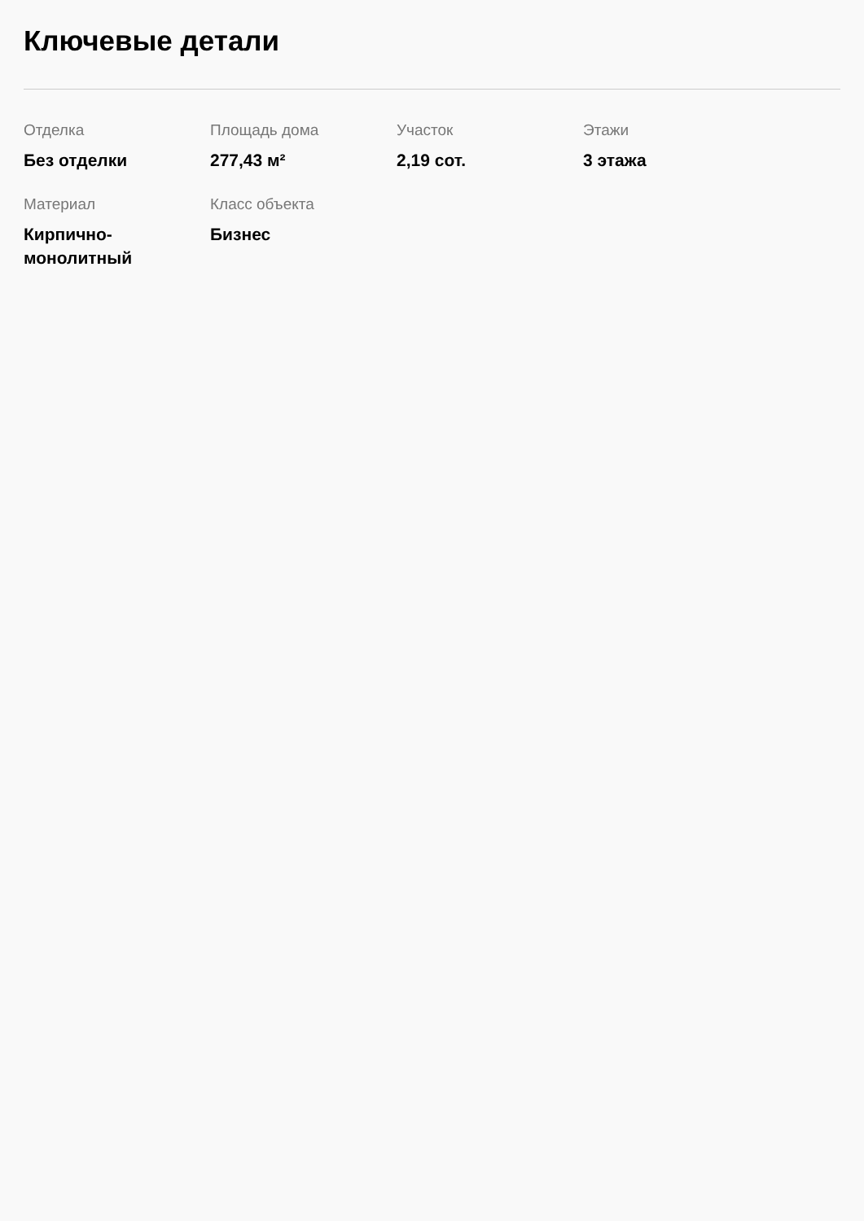Ключевые детали
Отделка
Без отделки
Площадь дома
277,43 м²
Участок
2,19 сот.
Этажи
3 этажа
Материал
Кирпично-
монолитный
Класс объекта
Бизнес